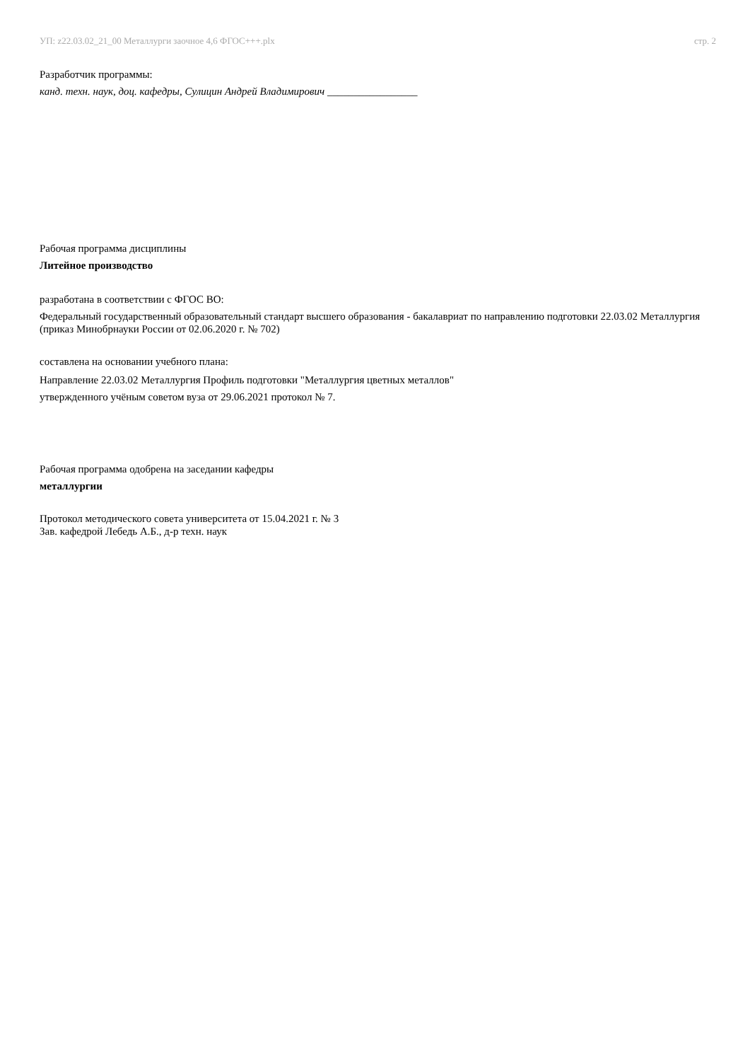УП: z22.03.02_21_00 Металлурги заочное 4,6 ФГОС+++.plx стр. 2
Разработчик программы:
канд. техн. наук, доц. кафедры, Сулицин Андрей Владимирович _________________
Рабочая программа дисциплины
Литейное производство
разработана в соответствии с ФГОС ВО:
Федеральный государственный образовательный стандарт высшего образования - бакалавриат по направлению подготовки 22.03.02 Металлургия (приказ Минобрнауки России от 02.06.2020 г. № 702)
составлена на основании учебного плана:
Направление 22.03.02 Металлургия Профиль подготовки "Металлургия цветных металлов"
утвержденного учёным советом вуза от 29.06.2021 протокол № 7.
Рабочая программа одобрена на заседании кафедры
металлургии
Протокол методического совета университета от 15.04.2021 г. № 3
Зав. кафедрой Лебедь А.Б., д-р техн. наук